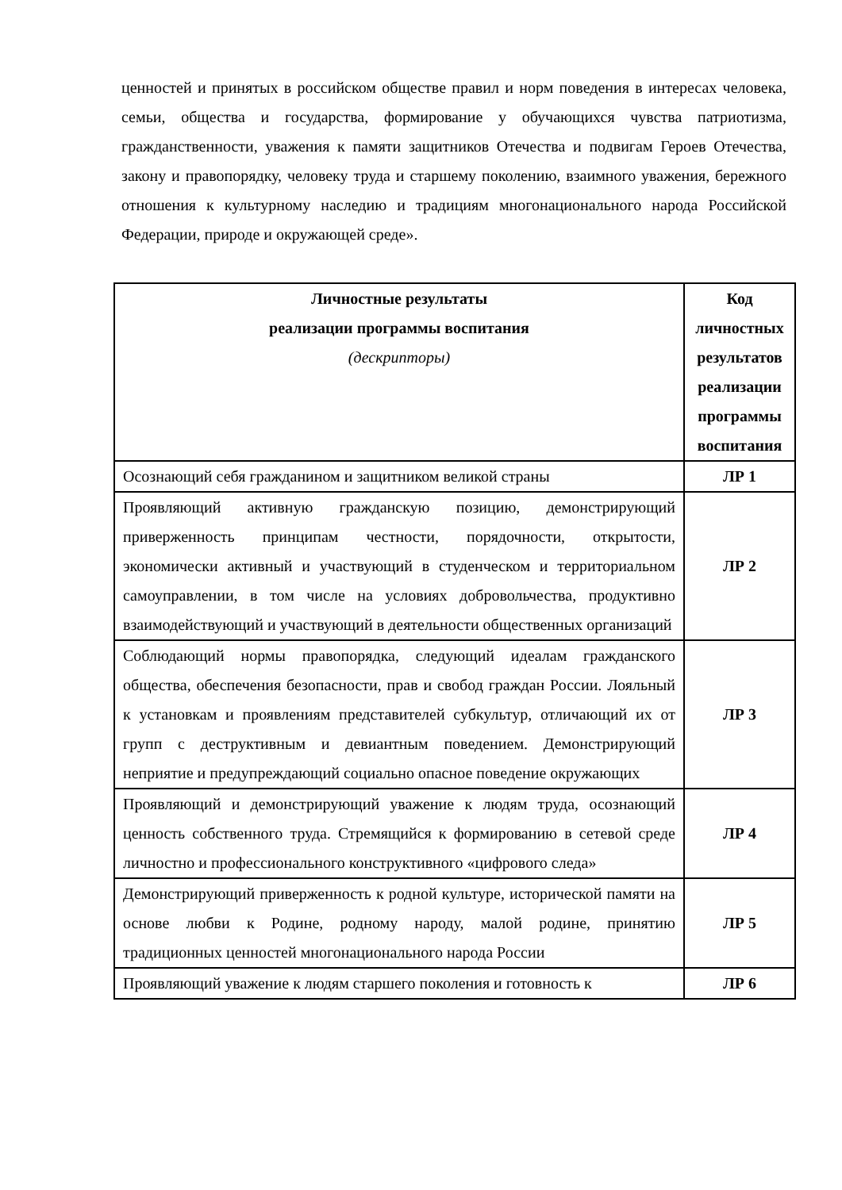ценностей и принятых в российском обществе правил и норм поведения в интересах человека, семьи, общества и государства, формирование у обучающихся чувства патриотизма, гражданственности, уважения к памяти защитников Отечества и подвигам Героев Отечества, закону и правопорядку, человеку труда и старшему поколению, взаимного уважения, бережного отношения к культурному наследию и традициям многонационального народа Российской Федерации, природе и окружающей среде».
| Личностные результаты реализации программы воспитания (дескрипторы) | Код личностных результатов реализации программы воспитания |
| --- | --- |
| Осознающий себя гражданином и защитником великой страны | ЛР 1 |
| Проявляющий активную гражданскую позицию, демонстрирующий приверженность принципам честности, порядочности, открытости, экономически активный и участвующий в студенческом и территориальном самоуправлении, в том числе на условиях добровольчества, продуктивно взаимодействующий и участвующий в деятельности общественных организаций | ЛР 2 |
| Соблюдающий нормы правопорядка, следующий идеалам гражданского общества, обеспечения безопасности, прав и свобод граждан России. Лояльный к установкам и проявлениям представителей субкультур, отличающий их от групп с деструктивным и девиантным поведением. Демонстрирующий неприятие и предупреждающий социально опасное поведение окружающих | ЛР 3 |
| Проявляющий и демонстрирующий уважение к людям труда, осознающий ценность собственного труда. Стремящийся к формированию в сетевой среде личностно и профессионального конструктивного «цифрового следа» | ЛР 4 |
| Демонстрирующий приверженность к родной культуре, исторической памяти на основе любви к Родине, родному народу, малой родине, принятию традиционных ценностей многонационального народа России | ЛР 5 |
| Проявляющий уважение к людям старшего поколения и готовность к | ЛР 6 |